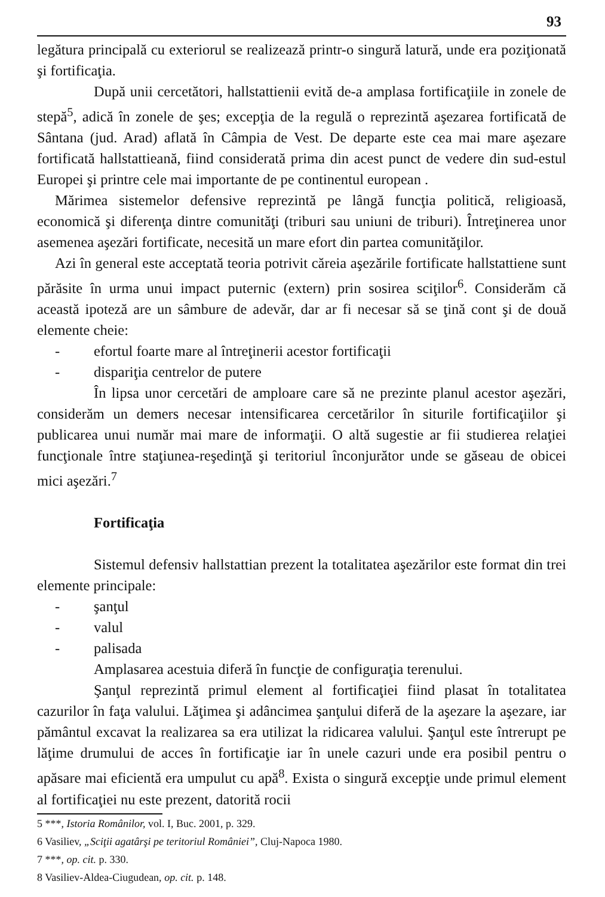93
legătura principală cu exteriorul se realizează printr-o singură latură, unde era poziţionată şi fortificaţia.
După unii cercetători, hallstattienii evită de-a amplasa fortificaţiile in zonele de stepă<sup>5</sup>, adică în zonele de şes; excepţia de la regulă o reprezintă aşezarea fortificată de Sântana (jud. Arad) aflată în Câmpia de Vest. De departe este cea mai mare aşezare fortificată hallstattieană, fiind considerată prima din acest punct de vedere din sud-estul Europei şi printre cele mai importante de pe continentul european .
Mărimea sistemelor defensive reprezintă pe lângă funcţia politică, religioasă, economică şi diferenţa dintre comunităţi (triburi sau uniuni de triburi). Întreţinerea unor asemenea aşezări fortificate, necesită un mare efort din partea comunităţilor.
Azi în general este acceptată teoria potrivit căreia aşezările fortificate hallstattiene sunt părăsite în urma unui impact puternic (extern) prin sosirea sciţilor<sup>6</sup>. Considerăm că această ipoteză are un sâmbure de adevăr, dar ar fi necesar să se ţină cont şi de două elemente cheie:
- efortul foarte mare al întreţinerii acestor fortificaţii
- dispariţia centrelor de putere
În lipsa unor cercetări de amploare care să ne prezinte planul acestor aşezări, considerăm un demers necesar intensificarea cercetărilor în siturile fortificaţiilor şi publicarea unui număr mai mare de informaţii. O altă sugestie ar fii studierea relaţiei funcţionale între staţiunea-reşedinţă şi teritoriul înconjurător unde se găseau de obicei mici aşezări.<sup>7</sup>
Fortificaţia
Sistemul defensiv hallstattian prezent la totalitatea aşezărilor este format din trei elemente principale:
- şanţul
- valul
- palisada
Amplasarea acestuia diferă în funcţie de configuraţia terenului.
Şanţul reprezintă primul element al fortificaţiei fiind plasat în totalitatea cazurilor în faţa valului. Lăţimea şi adâncimea şanţului diferă de la aşezare la aşezare, iar pământul excavat la realizarea sa era utilizat la ridicarea valului. Şanţul este întrerupt pe lăţime drumului de acces în fortificaţie iar în unele cazuri unde era posibil pentru o apăsare mai eficientă era umpulut cu apă<sup>8</sup>. Exista o singură excepţie unde primul element al fortificaţiei nu este prezent, datorită rocii
5 ***, Istoria Românilor, vol. I, Buc. 2001, p. 329.
6 Vasiliev, „Sciţii agatârşi pe teritoriul României”, Cluj-Napoca 1980.
7 ***, op. cit. p. 330.
8 Vasiliev-Aldea-Ciugudean, op. cit. p. 148.